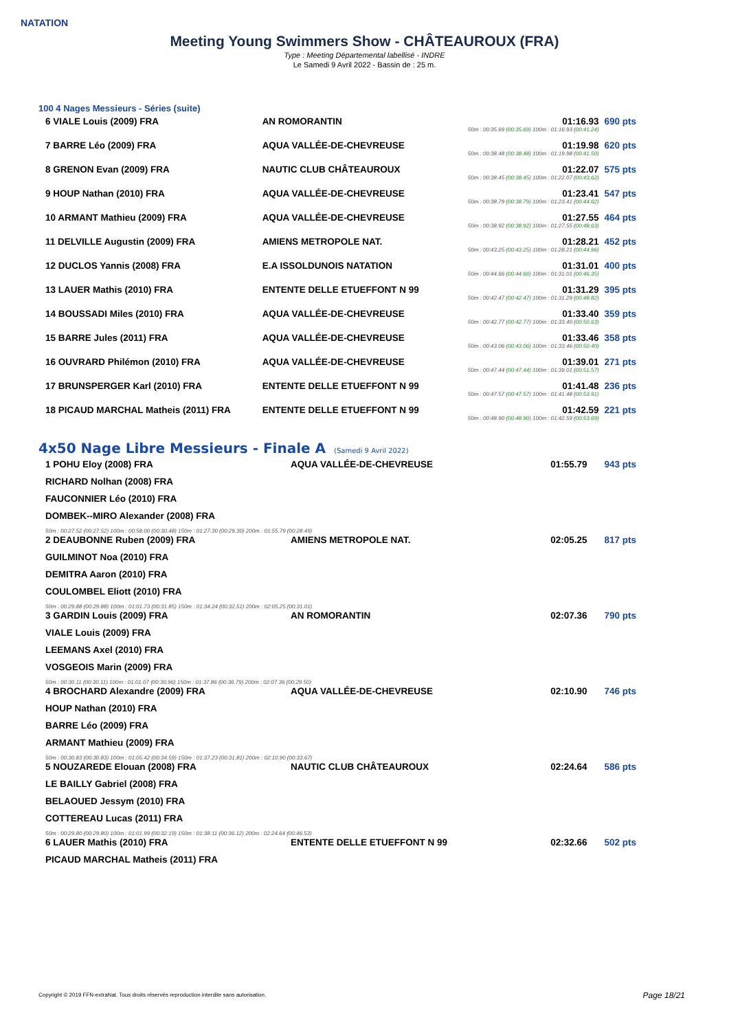NATATION
Meeting Young Swimmers Show - CHÂTEAUROUX (FRA)
Type : Meeting Départemental labellisé - INDRE
Le Samedi 9 Avril 2022 - Bassin de : 25 m.
100 4 Nages Messieurs - Séries (suite)
| 6 VIALE Louis (2009) FRA | AN ROMORANTIN | 01:16.93 50m : 00:35.69 (00:35.69) 100m : 01:16.93 (00:41.24) | 690 pts |
| 7 BARRE Léo (2009) FRA | AQUA VALLÉE-DE-CHEVREUSE | 01:19.98 50m : 00:38.48 (00:38.48) 100m : 01:19.98 (00:41.50) | 620 pts |
| 8 GRENON Evan (2009) FRA | NAUTIC CLUB CHÂTEAUROUX | 01:22.07 50m : 00:38.45 (00:38.45) 100m : 01:22.07 (00:43.62) | 575 pts |
| 9 HOUP Nathan (2010) FRA | AQUA VALLÉE-DE-CHEVREUSE | 01:23.41 50m : 00:38.79 (00:38.79) 100m : 01:23.41 (00:44.62) | 547 pts |
| 10 ARMANT Mathieu (2009) FRA | AQUA VALLÉE-DE-CHEVREUSE | 01:27.55 50m : 00:38.92 (00:38.92) 100m : 01:27.55 (00:48.63) | 464 pts |
| 11 DELVILLE Augustin (2009) FRA | AMIENS METROPOLE NAT. | 01:28.21 50m : 00:43.25 (00:43.25) 100m : 01:28.21 (00:44.96) | 452 pts |
| 12 DUCLOS Yannis (2008) FRA | E.A ISSOLDUNOIS NATATION | 01:31.01 50m : 00:44.66 (00:44.66) 100m : 01:31.01 (00:46.35) | 400 pts |
| 13 LAUER Mathis (2010) FRA | ENTENTE DELLE ETUEFFONT N 99 | 01:31.29 50m : 00:42.47 (00:42.47) 100m : 01:31.29 (00:48.82) | 395 pts |
| 14 BOUSSADI Miles (2010) FRA | AQUA VALLÉE-DE-CHEVREUSE | 01:33.40 50m : 00:42.77 (00:42.77) 100m : 01:33.40 (00:50.63) | 359 pts |
| 15 BARRE Jules (2011) FRA | AQUA VALLÉE-DE-CHEVREUSE | 01:33.46 50m : 00:43.06 (00:43.06) 100m : 01:33.46 (00:50.40) | 358 pts |
| 16 OUVRARD Philémon (2010) FRA | AQUA VALLÉE-DE-CHEVREUSE | 01:39.01 50m : 00:47.44 (00:47.44) 100m : 01:39.01 (00:51.57) | 271 pts |
| 17 BRUNSPERGER Karl (2010) FRA | ENTENTE DELLE ETUEFFONT N 99 | 01:41.48 50m : 00:47.57 (00:47.57) 100m : 01:41.48 (00:53.91) | 236 pts |
| 18 PICAUD MARCHAL Matheis (2011) FRA | ENTENTE DELLE ETUEFFONT N 99 | 01:42.59 50m : 00:48.90 (00:48.90) 100m : 01:42.59 (00:53.69) | 221 pts |
4x50 Nage Libre Messieurs - Finale A (Samedi 9 Avril 2022)
| 1 POHU Eloy (2008) FRA | AQUA VALLÉE-DE-CHEVREUSE | 01:55.79 | 943 pts |
| RICHARD Nolhan (2008) FRA | | | |
| FAUCONNIER Léo (2010) FRA | | | |
| DOMBEK--MIRO Alexander (2008) FRA | | | |
| 50m : 00:27.52 (00:27.52) 100m : 00:58.00 (00:30.48) 150m : 01:27.30 (00:29.30) 200m : 01:55.79 (00:28.49) | | | |
| 2 DEAUBONNE Ruben (2009) FRA | AMIENS METROPOLE NAT. | 02:05.25 | 817 pts |
| GUILMINOT Noa (2010) FRA | | | |
| DEMITRA Aaron (2010) FRA | | | |
| COULOMBEL Eliott (2010) FRA | | | |
| 50m : 00:29.88 (00:29.88) 100m : 01:01.73 (00:31.85) 150m : 01:34.24 (00:32.51) 200m : 02:05.25 (00:31.01) | | | |
| 3 GARDIN Louis (2009) FRA | AN ROMORANTIN | 02:07.36 | 790 pts |
| VIALE Louis (2009) FRA | | | |
| LEEMANS Axel (2010) FRA | | | |
| VOSGEOIS Marin (2009) FRA | | | |
| 50m : 00:30.11 (00:30.11) 100m : 01:01.07 (00:30.96) 150m : 01:37.86 (00:36.79) 200m : 02:07.36 (00:29.50) | | | |
| 4 BROCHARD Alexandre (2009) FRA | AQUA VALLÉE-DE-CHEVREUSE | 02:10.90 | 746 pts |
| HOUP Nathan (2010) FRA | | | |
| BARRE Léo (2009) FRA | | | |
| ARMANT Mathieu (2009) FRA | | | |
| 50m : 00:30.83 (00:30.83) 100m : 01:05.42 (00:34.59) 150m : 01:37.23 (00:31.81) 200m : 02:10.90 (00:33.67) | | | |
| 5 NOUZAREDE Elouan (2008) FRA | NAUTIC CLUB CHÂTEAUROUX | 02:24.64 | 586 pts |
| LE BAILLY Gabriel (2008) FRA | | | |
| BELAOUED Jessym (2010) FRA | | | |
| COTTEREAU Lucas (2011) FRA | | | |
| 50m : 00:29.80 (00:29.80) 100m : 01:01.99 (00:32.19) 150m : 01:38.11 (00:36.12) 200m : 02:24.64 (00:46.53) | | | |
| 6 LAUER Mathis (2010) FRA | ENTENTE DELLE ETUEFFONT N 99 | 02:32.66 | 502 pts |
| PICAUD MARCHAL Matheis (2011) FRA | | | |
Copyright © 2019 FFN-extraNat. Tous droits réservés reproduction interdite sans autorisation.
Page 18/21